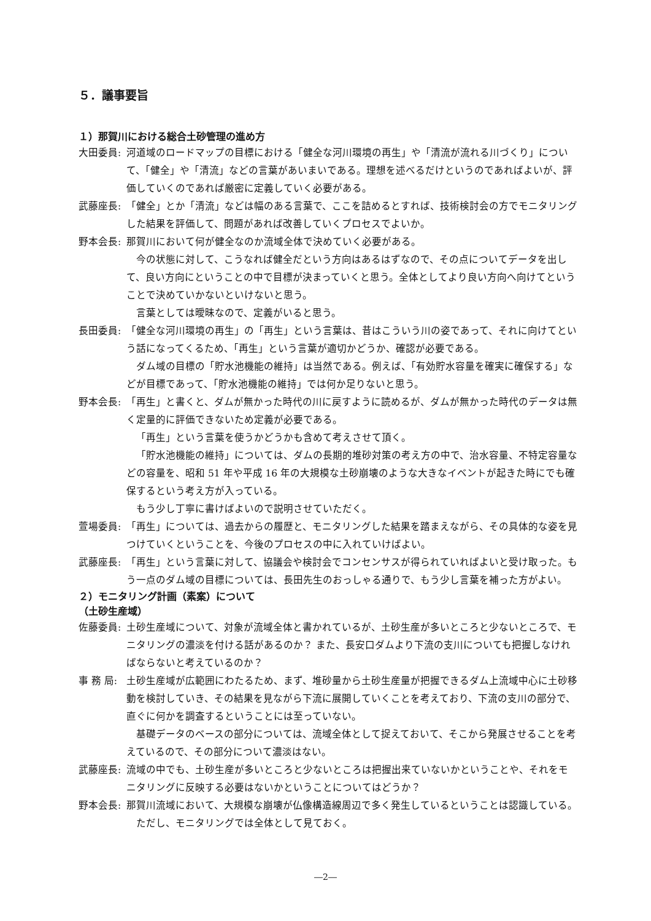５．議事要旨
１）那賀川における総合土砂管理の進め方
大田委員: 河道域のロードマップの目標における「健全な河川環境の再生」や「清流が流れる川づくり」について、「健全」や「清流」などの言葉があいまいである。理想を述べるだけというのであればよいが、評価していくのであれば厳密に定義していく必要がある。
武藤座長: 「健全」とか「清流」などは幅のある言葉で、ここを詰めるとすれば、技術検討会の方でモニタリングした結果を評価して、問題があれば改善していくプロセスでよいか。
野本会長: 那賀川において何が健全なのか流域全体で決めていく必要がある。
今の状態に対して、こうなれば健全だという方向はあるはずなので、その点についてデータを出して、良い方向にということの中で目標が決まっていくと思う。全体としてより良い方向へ向けてということで決めていかないといけないと思う。
言葉としては曖昧なので、定義がいると思う。
長田委員: 「健全な河川環境の再生」の「再生」という言葉は、昔はこういう川の姿であって、それに向けてという話になってくるため、「再生」という言葉が適切かどうか、確認が必要である。
ダム域の目標の「貯水池機能の維持」は当然である。例えば、「有効貯水容量を確実に確保する」などが目標であって、「貯水池機能の維持」では何か足りないと思う。
野本会長: 「再生」と書くと、ダムが無かった時代の川に戻すように読めるが、ダムが無かった時代のデータは無く定量的に評価できないため定義が必要である。
「再生」という言葉を使うかどうかも含めて考えさせて頂く。
「貯水池機能の維持」については、ダムの長期的堆砂対策の考え方の中で、治水容量、不特定容量などの容量を、昭和 51 年や平成 16 年の大規模な土砂崩壊のような大きなイベントが起きた時にでも確保するという考え方が入っている。
もう少し丁寧に書けばよいので説明させていただく。
萱場委員: 「再生」については、過去からの履歴と、モニタリングした結果を踏まえながら、その具体的な姿を見つけていくということを、今後のプロセスの中に入れていけばよい。
武藤座長: 「再生」という言葉に対して、協議会や検討会でコンセンサスが得られていればよいと受け取った。もう一点のダム域の目標については、長田先生のおっしゃる通りで、もう少し言葉を補った方がよい。
２）モニタリング計画（素案）について
（土砂生産域）
佐藤委員: 土砂生産域について、対象が流域全体と書かれているが、土砂生産が多いところと少ないところで、モニタリングの濃淡を付ける話があるのか？ また、長安口ダムより下流の支川についても把握しなければならないと考えているのか？
事 務 局: 土砂生産域が広範囲にわたるため、まず、堆砂量から土砂生産量が把握できるダム上流域中心に土砂移動を検討していき、その結果を見ながら下流に展開していくことを考えており、下流の支川の部分で、直ぐに何かを調査するということには至っていない。
基礎データのベースの部分については、流域全体として捉えておいて、そこから発展させることを考えているので、その部分について濃淡はない。
武藤座長: 流域の中でも、土砂生産が多いところと少ないところは把握出来ていないかということや、それをモニタリングに反映する必要はないかということについてはどうか？
野本会長: 那賀川流域において、大規模な崩壊が仏像構造線周辺で多く発生しているということは認識している。
ただし、モニタリングでは全体として見ておく。
―2―